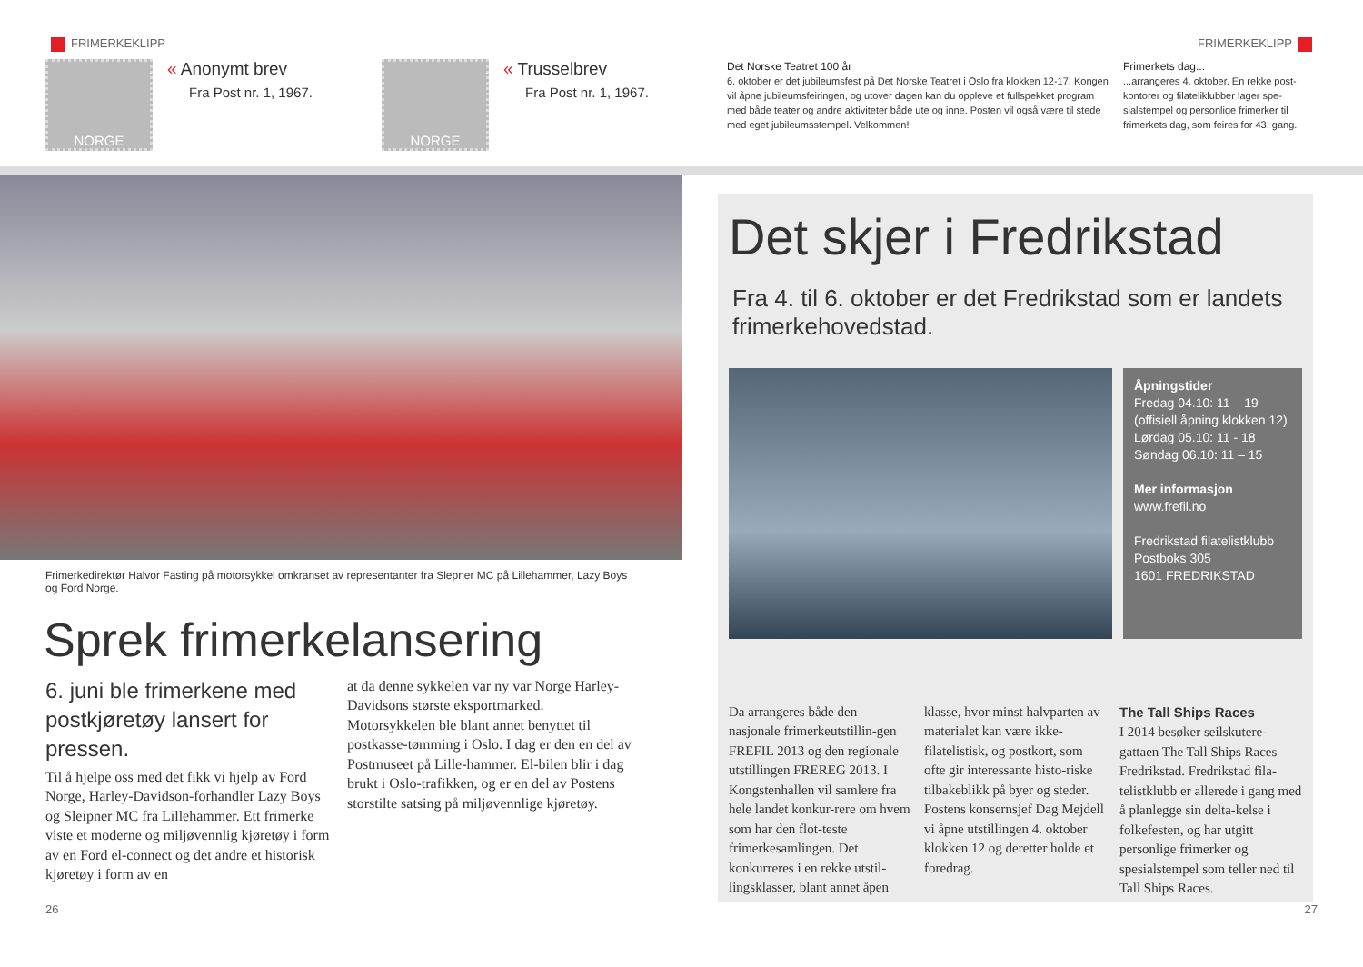FRIMERKEKLIPP FRIMERKEKLIPP
NORGE
« Anonymt brev
Fra Post nr. 1, 1967.
NORGE
« Trusselbrev
Fra Post nr. 1, 1967.
Det Norske Teatret 100 år
6. oktober er det jubileumsfest på Det Norske Teatret i Oslo fra klokken 12-17. Kongen vil åpne jubileumsfeiringen, og utover dagen kan du oppleve et fullspekket program med både teater og andre aktiviteter både ute og inne. Posten vil også være til stede med eget jubileumsstempel. Velkommen!
Frimerkets dag...
...arrangeres 4. oktober. En rekke post-kontorer og filateliklubber lager spe-sialstempel og personlige frimerker til frimerkets dag, som feires for 43. gang.
Frimerkedirektør Halvor Fasting på motorsykkel omkranset av representanter fra Slepner MC på Lillehammer, Lazy Boys og Ford Norge.
Sprek frimerkelansering
6. juni ble frimerkene med postkjøretøy lansert for pressen.
Til å hjelpe oss med det fikk vi hjelp av Ford Norge, Harley-Davidson-forhandler Lazy Boys og Sleipner MC fra Lillehammer. Ett frimerke viste et moderne og miljøvennlig kjøretøy i form av en Ford el-connect og det andre et historisk kjøretøy i form av en
at da denne sykkelen var ny var Norge Harley-Davidsons største eksportmarked.
Motorsykkelen ble blant annet benyttet til postkasse-tømming i Oslo. I dag er den en del av Postmuseet på Lille-hammer. El-bilen blir i dag brukt i Oslo-trafikken, og er en del av Postens storstilte satsing på miljøvennlige kjøretøy.
Det skjer i Fredrikstad
Fra 4. til 6. oktober er det Fredrikstad som er landets frimerkehovedstad.
Åpningstider
Fredag 04.10: 11 – 19
(offisiell åpning klokken 12)
Lørdag 05.10: 11 - 18
Søndag 06.10: 11 – 15
Mer informasjon
www.frefil.no
Fredrikstad filatelistklubb
Postboks 305
1601 FREDRIKSTAD
Da arrangeres både den nasjonale frimerkeutstillin-gen FREFIL 2013 og den regionale utstillingen FREREG 2013. I Kongstenhallen vil samlere fra hele landet konkur-rere om hvem som har den flot-teste frimerkesamlingen. Det konkurreres i en rekke utstil-lingsklasser, blant annet åpen
klasse, hvor minst halvparten av materialet kan være ikke-filatelistisk, og postkort, som ofte gir interessante histo-riske tilbakeblikk på byer og steder.
Postens konsernsjef Dag Mejdell vi åpne utstillingen 4. oktober klokken 12 og deretter holde et foredrag.
The Tall Ships Races
I 2014 besøker seilskutere-gattaen The Tall Ships Races Fredrikstad. Fredrikstad fila-telistklubb er allerede i gang med å planlegge sin delta-kelse i folkefesten, og har utgitt personlige frimerker og spesialstempel som teller ned til Tall Ships Races.
26 27